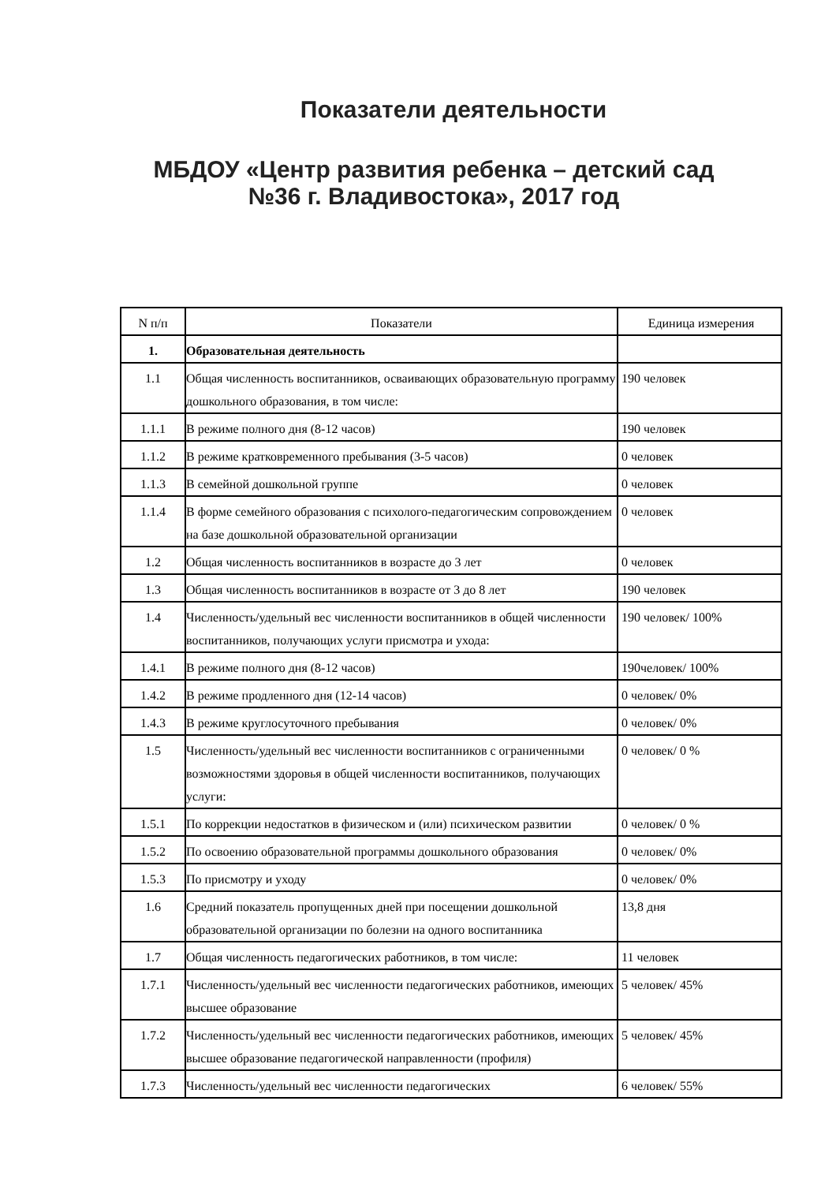Показатели деятельности
МБДОУ «Центр развития ребенка – детский сад
№36 г. Владивостока», 2017 год
| N п/п | Показатели | Единица измерения |
| 1. | Образовательная деятельность | |
| 1.1 | Общая численность воспитанников, осваивающих образовательную программу дошкольного образования, в том числе: | 190 человек |
| 1.1.1 | В режиме полного дня (8-12 часов) | 190 человек |
| 1.1.2 | В режиме кратковременного пребывания (3-5 часов) | 0 человек |
| 1.1.3 | В семейной дошкольной группе | 0 человек |
| 1.1.4 | В форме семейного образования с психолого-педагогическим сопровождением на базе дошкольной образовательной организации | 0 человек |
| 1.2 | Общая численность воспитанников в возрасте до 3 лет | 0 человек |
| 1.3 | Общая численность воспитанников в возрасте от 3 до 8 лет | 190 человек |
| 1.4 | Численность/удельный вес численности воспитанников в общей численности воспитанников, получающих услуги присмотра и ухода: | 190 человек/ 100% |
| 1.4.1 | В режиме полного дня (8-12 часов) | 190человек/ 100% |
| 1.4.2 | В режиме продленного дня (12-14 часов) | 0 человек/ 0% |
| 1.4.3 | В режиме круглосуточного пребывания | 0 человек/ 0% |
| 1.5 | Численность/удельный вес численности воспитанников с ограниченными возможностями здоровья в общей численности воспитанников, получающих услуги: | 0 человек/ 0 % |
| 1.5.1 | По коррекции недостатков в физическом и (или) психическом развитии | 0 человек/ 0 % |
| 1.5.2 | По освоению образовательной программы дошкольного образования | 0 человек/ 0% |
| 1.5.3 | По присмотру и уходу | 0 человек/ 0% |
| 1.6 | Средний показатель пропущенных дней при посещении дошкольной образовательной организации по болезни на одного воспитанника | 13,8 дня |
| 1.7 | Общая численность педагогических работников, в том числе: | 11 человек |
| 1.7.1 | Численность/удельный вес численности педагогических работников, имеющих высшее образование | 5 человек/ 45% |
| 1.7.2 | Численность/удельный вес численности педагогических работников, имеющих высшее образование педагогической направленности (профиля) | 5 человек/ 45% |
| 1.7.3 | Численность/удельный вес численности педагогических | 6 человек/ 55% |